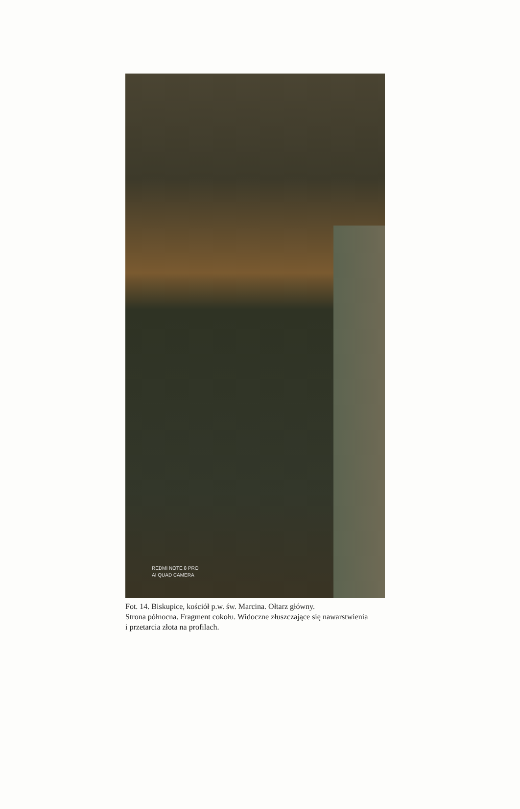REDMI NOTE 8 PRO
AI QUAD CAMERA
Fot. 14. Biskupice, kościół p.w. św. Marcina. Ołtarz główny.
Strona północna. Fragment cokołu. Widoczne złuszczające się nawarstwienia
i przetarcia złota na profilach.